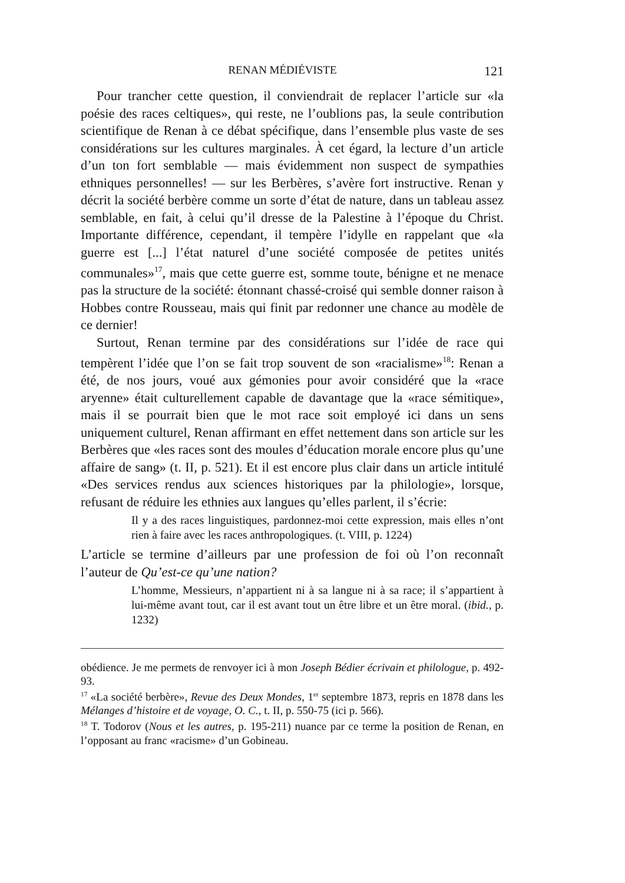RENAN MÉDIÉVISTE 121
Pour trancher cette question, il conviendrait de replacer l’article sur «la poésie des races celtiques», qui reste, ne l’oublions pas, la seule contribution scientifique de Renan à ce débat spécifique, dans l’ensemble plus vaste de ses considérations sur les cultures marginales. À cet égard, la lecture d’un article d’un ton fort semblable — mais évidemment non suspect de sympathies ethniques personnelles! — sur les Berbères, s’avère fort instructive. Renan y décrit la société berbère comme un sorte d’état de nature, dans un tableau assez semblable, en fait, à celui qu’il dresse de la Palestine à l’époque du Christ. Importante différence, cependant, il tempère l’idylle en rappelant que «la guerre est [...] l’état naturel d’une société composée de petites unités communales»<sup>17</sup>, mais que cette guerre est, somme toute, bénigne et ne menace pas la structure de la société: étonnant chassé-croisé qui semble donner raison à Hobbes contre Rousseau, mais qui finit par redonner une chance au modèle de ce dernier!
Surtout, Renan termine par des considérations sur l’idée de race qui tempèrent l’idée que l’on se fait trop souvent de son «racialisme»<sup>18</sup>: Renan a été, de nos jours, voué aux gémonies pour avoir considéré que la «race aryenne» était culturellement capable de davantage que la «race sémitique», mais il se pourrait bien que le mot race soit employé ici dans un sens uniquement culturel, Renan affirmant en effet nettement dans son article sur les Berbères que «les races sont des moules d’éducation morale encore plus qu’une affaire de sang» (t. II, p. 521). Et il est encore plus clair dans un article intitulé «Des services rendus aux sciences historiques par la philologie», lorsque, refusant de réduire les ethnies aux langues qu’elles parlent, il s’écrie:
Il y a des races linguistiques, pardonnez-moi cette expression, mais elles n’ont rien à faire avec les races anthropologiques. (t. VIII, p. 1224)
L’article se termine d’ailleurs par une profession de foi où l’on reconnaît l’auteur de Qu’est-ce qu’une nation?
L’homme, Messieurs, n’appartient ni à sa langue ni à sa race; il s’appartient à lui-même avant tout, car il est avant tout un être libre et un être moral. (ibid., p. 1232)
obédience. Je me permets de renvoyer ici à mon Joseph Bédier écrivain et philologue, p. 492-93.
<sup>17</sup> «La société berbère», Revue des Deux Mondes, 1<sup>er</sup> septembre 1873, repris en 1878 dans les Mélanges d’histoire et de voyage, O. C., t. II, p. 550-75 (ici p. 566).
<sup>18</sup> T. Todorov (Nous et les autres, p. 195-211) nuance par ce terme la position de Renan, en l’opposant au franc «racisme» d’un Gobineau.